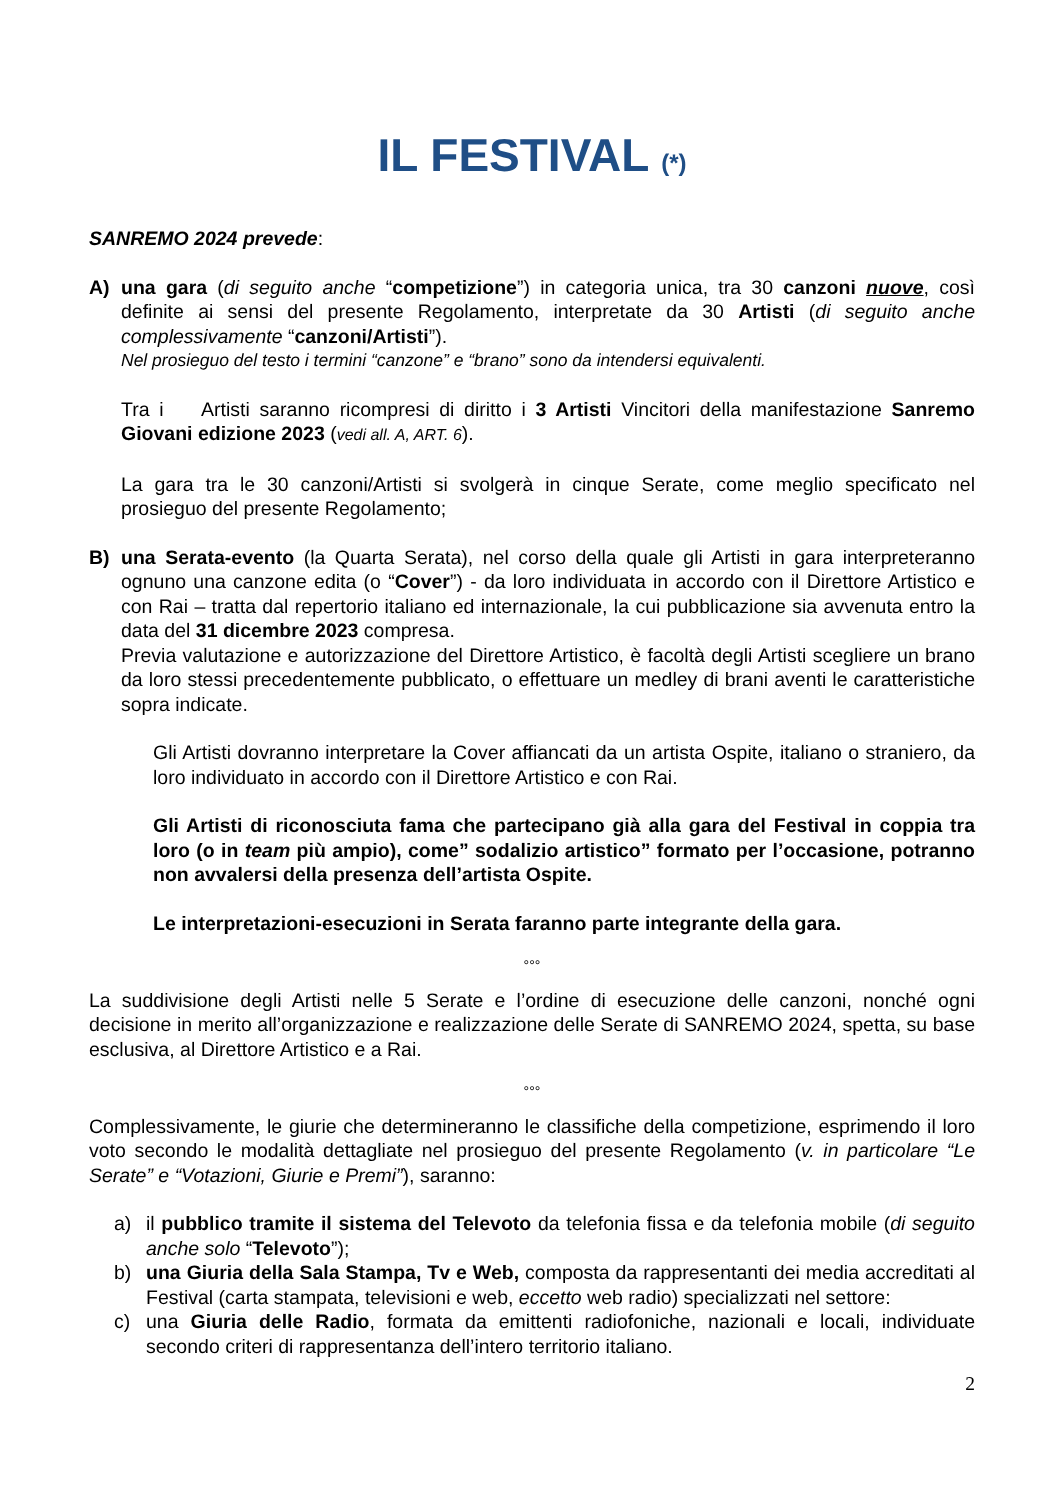IL FESTIVAL (*)
SANREMO 2024 prevede:
A) una gara (di seguito anche “competizione”) in categoria unica, tra 30 canzoni nuove, così definite ai sensi del presente Regolamento, interpretate da 30 Artisti (di seguito anche complessivamente “canzoni/Artisti”).
Nel prosieguo del testo i termini “canzone” e “brano” sono da intendersi equivalenti.
Tra i Artisti saranno ricompresi di diritto i 3 Artisti Vincitori della manifestazione Sanremo Giovani edizione 2023 (vedi all. A, ART. 6).
La gara tra le 30 canzoni/Artisti si svolgerà in cinque Serate, come meglio specificato nel prosieguo del presente Regolamento;
B) una Serata-evento (la Quarta Serata), nel corso della quale gli Artisti in gara interpreteranno ognuno una canzone edita (o “Cover”) - da loro individuata in accordo con il Direttore Artistico e con Rai – tratta dal repertorio italiano ed internazionale, la cui pubblicazione sia avvenuta entro la data del 31 dicembre 2023 compresa.
Previa valutazione e autorizzazione del Direttore Artistico, è facoltà degli Artisti scegliere un brano da loro stessi precedentemente pubblicato, o effettuare un medley di brani aventi le caratteristiche sopra indicate.
Gli Artisti dovranno interpretare la Cover affiancati da un artista Ospite, italiano o straniero, da loro individuato in accordo con il Direttore Artistico e con Rai.
Gli Artisti di riconosciuta fama che partecipano già alla gara del Festival in coppia tra loro (o in team più ampio), come” sodalizio artistico” formato per l’occasione, potranno non avvalersi della presenza dell’artista Ospite.
Le interpretazioni-esecuzioni in Serata faranno parte integrante della gara.
°°°
La suddivisione degli Artisti nelle 5 Serate e l’ordine di esecuzione delle canzoni, nonché ogni decisione in merito all’organizzazione e realizzazione delle Serate di SANREMO 2024, spetta, su base esclusiva, al Direttore Artistico e a Rai.
°°°
Complessivamente, le giurie che determineranno le classifiche della competizione, esprimendo il loro voto secondo le modalità dettagliate nel prosieguo del presente Regolamento (v. in particolare “Le Serate” e “Votazioni, Giurie e Premi”), saranno:
a) il pubblico tramite il sistema del Televoto da telefonia fissa e da telefonia mobile (di seguito anche solo “Televoto”);
b) una Giuria della Sala Stampa, Tv e Web, composta da rappresentanti dei media accreditati al Festival (carta stampata, televisioni e web, eccetto web radio) specializzati nel settore:
c) una Giuria delle Radio, formata da emittenti radiofoniche, nazionali e locali, individuate secondo criteri di rappresentanza dell’intero territorio italiano.
2